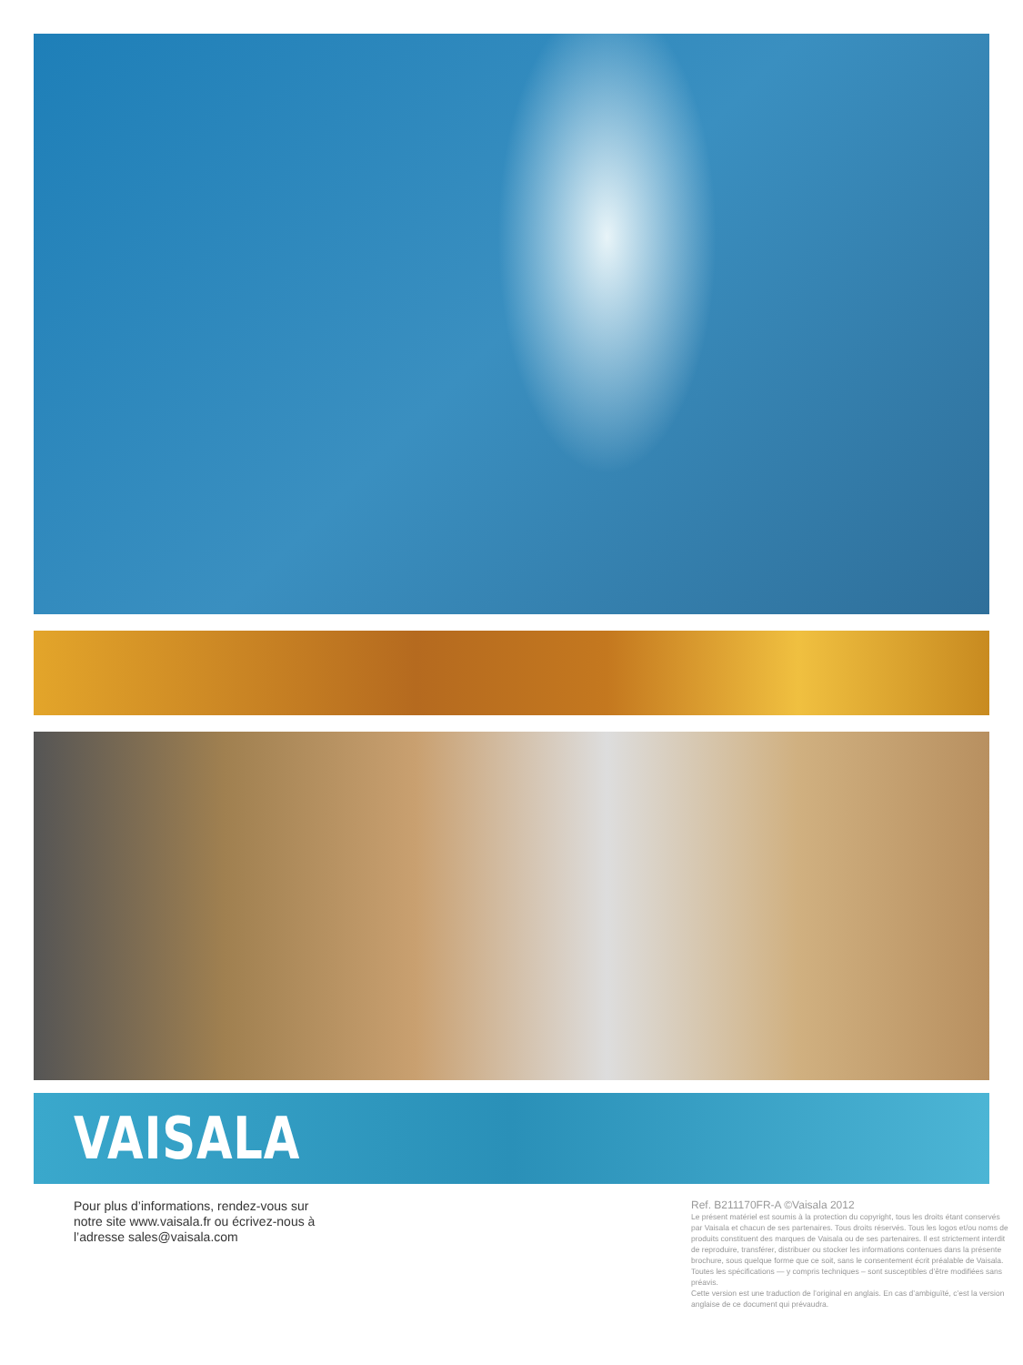VAISALA
Pour plus d’informations, rendez-vous sur notre site www.vaisala.fr ou écrivez-nous à l’adresse sales@vaisala.com
Ref. B211170FR-A ©Vaisala 2012
Le présent matériel est soumis à la protection du copyright, tous les droits étant conservés par Vaisala et chacun de ses partenaires. Tous droits réservés. Tous les logos et/ou noms de produits constituent des marques de Vaisala ou de ses partenaires. Il est strictement interdit de reproduire, transférer, distribuer ou stocker les informations contenues dans la présente brochure, sous quelque forme que ce soit, sans le consentement écrit préalable de Vaisala. Toutes les spécifications — y compris techniques – sont susceptibles d’être modifiées sans préavis.
Cette version est une traduction de l’original en anglais. En cas d’ambiguïté, c’est la version anglaise de ce document qui prévaudra.